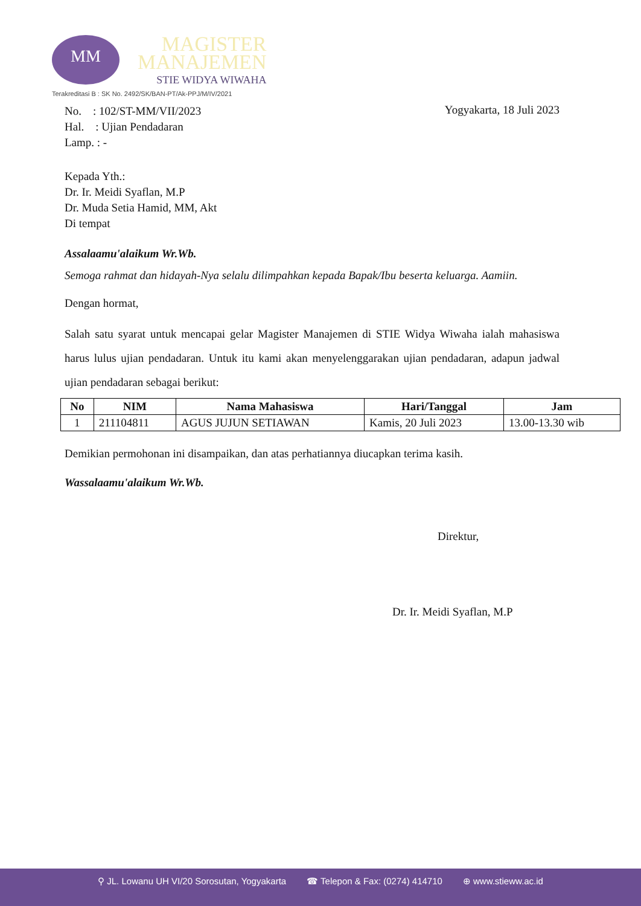MM
MAGISTER
MANAJEMEN
STIE WIDYA WIWAHA
Terakreditasi B : SK No. 2492/SK/BAN-PT/Ak-PPJ/M/IV/2021
No. : 102/ST-MM/VII/2023
Hal. : Ujian Pendadaran
Lamp. : -
Yogyakarta, 18 Juli 2023
Kepada Yth.:
Dr. Ir. Meidi Syaflan, M.P
Dr. Muda Setia Hamid, MM, Akt
Di tempat
Assalaamu'alaikum Wr.Wb.
Semoga rahmat dan hidayah-Nya selalu dilimpahkan kepada Bapak/Ibu beserta keluarga. Aamiin.
Dengan hormat,
Salah satu syarat untuk mencapai gelar Magister Manajemen di STIE Widya Wiwaha ialah mahasiswa harus lulus ujian pendadaran. Untuk itu kami akan menyelenggarakan ujian pendadaran, adapun jadwal ujian pendadaran sebagai berikut:
| No | NIM | Nama Mahasiswa | Hari/Tanggal | Jam |
| --- | --- | --- | --- | --- |
| 1 | 211104811 | AGUS JUJUN SETIAWAN | Kamis, 20 Juli 2023 | 13.00-13.30 wib |
Demikian permohonan ini disampaikan, dan atas perhatiannya diucapkan terima kasih.
Wassalaamu'alaikum Wr.Wb.
Direktur,
Dr. Ir. Meidi Syaflan, M.P
⚲ JL. Lowanu UH VI/20 Sorosutan, Yogyakarta ☎ Telepon & Fax: (0274) 414710 ⊕ www.stieww.ac.id